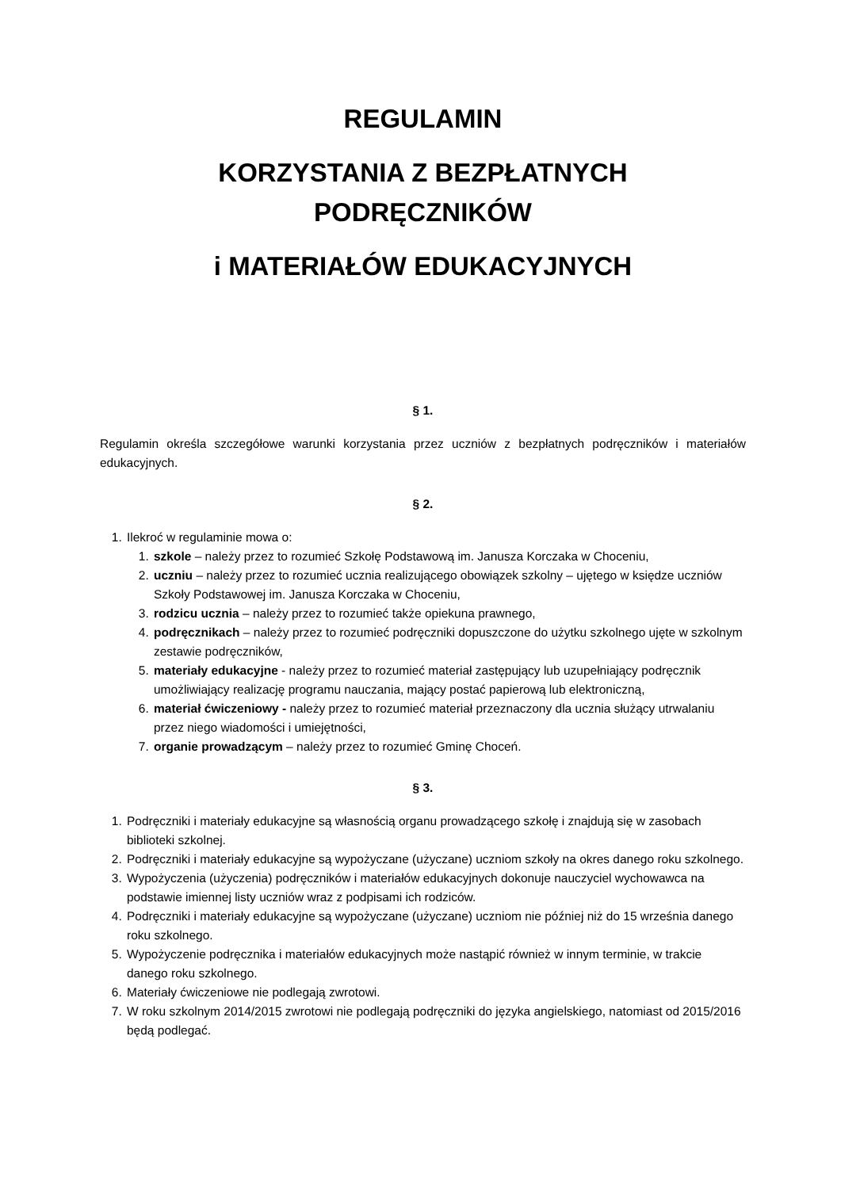REGULAMIN
KORZYSTANIA Z BEZPŁATNYCH
PODRĘCZNIKÓW
i MATERIAŁÓW EDUKACYJNYCH
§ 1.
Regulamin określa szczegółowe warunki korzystania przez uczniów z bezpłatnych podręczników i materiałów edukacyjnych.
§ 2.
1. Ilekroć w regulaminie mowa o:
1. szkole – należy przez to rozumieć Szkołę Podstawową im. Janusza Korczaka w Choceniu,
2. uczniu – należy przez to rozumieć ucznia realizującego obowiązek szkolny – ujętego w księdze uczniów Szkoły Podstawowej im. Janusza Korczaka w Choceniu,
3. rodzicu ucznia – należy przez to rozumieć także opiekuna prawnego,
4. podręcznikach – należy przez to rozumieć podręczniki dopuszczone do użytku szkolnego ujęte w szkolnym zestawie podręczników,
5. materiały edukacyjne - należy przez to rozumieć materiał zastępujący lub uzupełniający podręcznik umożliwiający realizację programu nauczania, mający postać papierową lub elektroniczną,
6. materiał ćwiczeniowy - należy przez to rozumieć materiał przeznaczony dla ucznia służący utrwalaniu przez niego wiadomości i umiejętności,
7. organie prowadzącym – należy przez to rozumieć Gminę Choceń.
§ 3.
1. Podręczniki i materiały edukacyjne są własnością organu prowadzącego szkołę i znajdują się w zasobach biblioteki szkolnej.
2. Podręczniki i materiały edukacyjne są wypożyczane (użyczane) uczniom szkoły na okres danego roku szkolnego.
3. Wypożyczenia (użyczenia) podręczników i materiałów edukacyjnych dokonuje nauczyciel wychowawca na podstawie imiennej listy uczniów wraz z podpisami ich rodziców.
4. Podręczniki i materiały edukacyjne są wypożyczane (użyczane) uczniom nie później niż do 15 września danego roku szkolnego.
5. Wypożyczenie podręcznika i materiałów edukacyjnych może nastąpić również w innym terminie, w trakcie danego roku szkolnego.
6. Materiały ćwiczeniowe nie podlegają zwrotowi.
7. W roku szkolnym 2014/2015 zwrotowi nie podlegają podręczniki do języka angielskiego, natomiast od 2015/2016 będą podlegać.